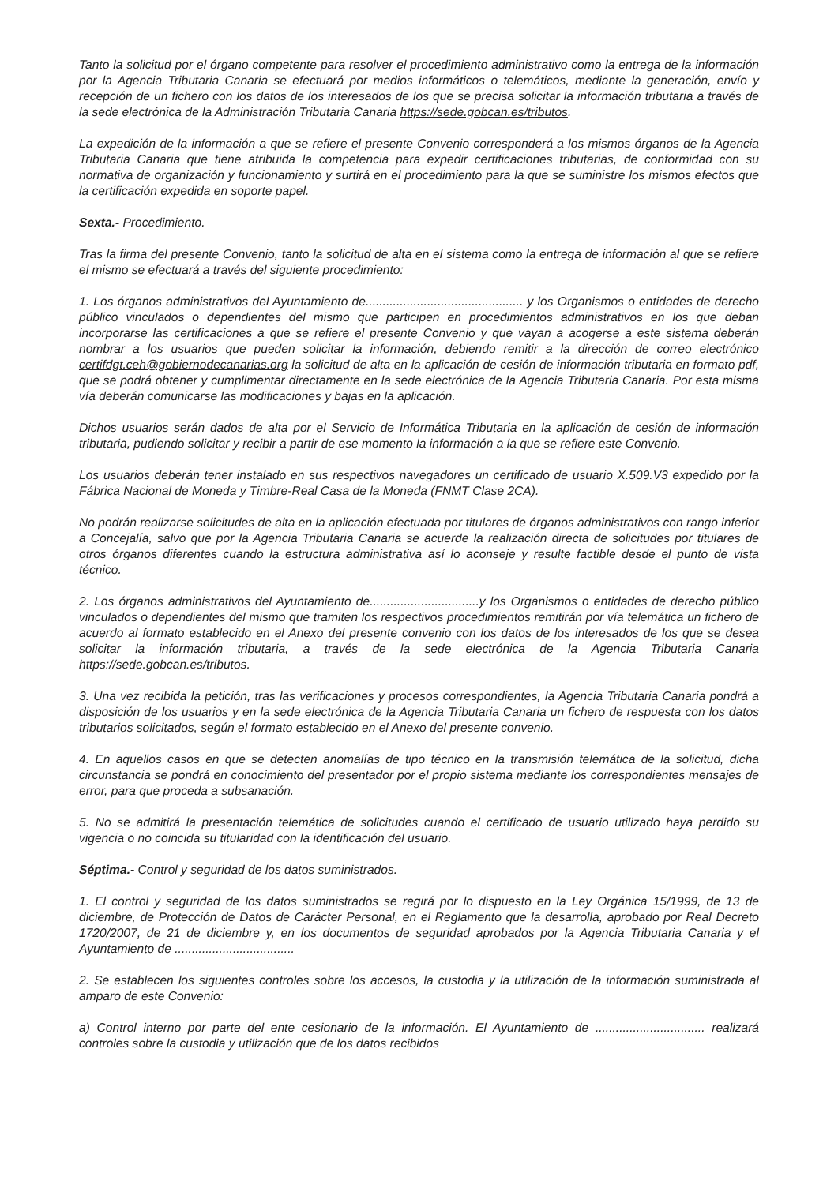Tanto la solicitud por el órgano competente para resolver el procedimiento administrativo como la entrega de la información por la Agencia Tributaria Canaria se efectuará por medios informáticos o telemáticos, mediante la generación, envío y recepción de un fichero con los datos de los interesados de los que se precisa solicitar la información tributaria a través de la sede electrónica de la Administración Tributaria Canaria https://sede.gobcan.es/tributos.
La expedición de la información a que se refiere el presente Convenio corresponderá a los mismos órganos de la Agencia Tributaria Canaria que tiene atribuida la competencia para expedir certificaciones tributarias, de conformidad con su normativa de organización y funcionamiento y surtirá en el procedimiento para la que se suministre los mismos efectos que la certificación expedida en soporte papel.
Sexta.- Procedimiento.
Tras la firma del presente Convenio, tanto la solicitud de alta en el sistema como la entrega de información al que se refiere el mismo se efectuará a través del siguiente procedimiento:
1. Los órganos administrativos del Ayuntamiento de.............................................. y los Organismos o entidades de derecho público vinculados o dependientes del mismo que participen en procedimientos administrativos en los que deban incorporarse las certificaciones a que se refiere el presente Convenio y que vayan a acogerse a este sistema deberán nombrar a los usuarios que pueden solicitar la información, debiendo remitir a la dirección de correo electrónico certifdgt.ceh@gobiernodecanarias.org la solicitud de alta en la aplicación de cesión de información tributaria en formato pdf, que se podrá obtener y cumplimentar directamente en la sede electrónica de la Agencia Tributaria Canaria. Por esta misma vía deberán comunicarse las modificaciones y bajas en la aplicación.
Dichos usuarios serán dados de alta por el Servicio de Informática Tributaria en la aplicación de cesión de información tributaria, pudiendo solicitar y recibir a partir de ese momento la información a la que se refiere este Convenio.
Los usuarios deberán tener instalado en sus respectivos navegadores un certificado de usuario X.509.V3 expedido por la Fábrica Nacional de Moneda y Timbre-Real Casa de la Moneda (FNMT Clase 2CA).
No podrán realizarse solicitudes de alta en la aplicación efectuada por titulares de órganos administrativos con rango inferior a Concejalía, salvo que por la Agencia Tributaria Canaria se acuerde la realización directa de solicitudes por titulares de otros órganos diferentes cuando la estructura administrativa así lo aconseje y resulte factible desde el punto de vista técnico.
2. Los órganos administrativos del Ayuntamiento de................................y los Organismos o entidades de derecho público vinculados o dependientes del mismo que tramiten los respectivos procedimientos remitirán por vía telemática un fichero de acuerdo al formato establecido en el Anexo del presente convenio con los datos de los interesados de los que se desea solicitar la información tributaria, a través de la sede electrónica de la Agencia Tributaria Canaria https://sede.gobcan.es/tributos.
3. Una vez recibida la petición, tras las verificaciones y procesos correspondientes, la Agencia Tributaria Canaria pondrá a disposición de los usuarios y en la sede electrónica de la Agencia Tributaria Canaria un fichero de respuesta con los datos tributarios solicitados, según el formato establecido en el Anexo del presente convenio.
4. En aquellos casos en que se detecten anomalías de tipo técnico en la transmisión telemática de la solicitud, dicha circunstancia se pondrá en conocimiento del presentador por el propio sistema mediante los correspondientes mensajes de error, para que proceda a subsanación.
5. No se admitirá la presentación telemática de solicitudes cuando el certificado de usuario utilizado haya perdido su vigencia o no coincida su titularidad con la identificación del usuario.
Séptima.- Control y seguridad de los datos suministrados.
1. El control y seguridad de los datos suministrados se regirá por lo dispuesto en la Ley Orgánica 15/1999, de 13 de diciembre, de Protección de Datos de Carácter Personal, en el Reglamento que la desarrolla, aprobado por Real Decreto 1720/2007, de 21 de diciembre y, en los documentos de seguridad aprobados por la Agencia Tributaria Canaria y el Ayuntamiento de ...................................
2. Se establecen los siguientes controles sobre los accesos, la custodia y la utilización de la información suministrada al amparo de este Convenio:
a) Control interno por parte del ente cesionario de la información. El Ayuntamiento de ................................ realizará controles sobre la custodia y utilización que de los datos recibidos